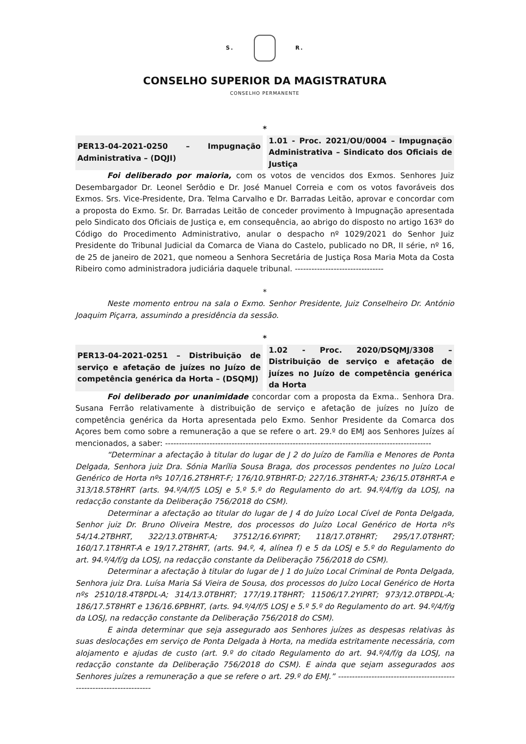S. R.
CONSELHO SUPERIOR DA MAGISTRATURA
CONSELHO PERMANENTE
*
| PER13-04-2021-0250 – Impugnação Administrativa – (DQJI) | 1.01 - Proc. 2021/OU/0004 – Impugnação Administrativa – Sindicato dos Oficiais de Justiça |
Foi deliberado por maioria, com os votos de vencidos dos Exmos. Senhores Juiz Desembargador Dr. Leonel Serôdio e Dr. José Manuel Correia e com os votos favoráveis dos Exmos. Srs. Vice-Presidente, Dra. Telma Carvalho e Dr. Barradas Leitão, aprovar e concordar com a proposta do Exmo. Sr. Dr. Barradas Leitão de conceder provimento à Impugnação apresentada pelo Sindicato dos Oficiais de Justiça e, em consequência, ao abrigo do disposto no artigo 163º do Código do Procedimento Administrativo, anular o despacho nº 1029/2021 do Senhor Juiz Presidente do Tribunal Judicial da Comarca de Viana do Castelo, publicado no DR, II série, nº 16, de 25 de janeiro de 2021, que nomeou a Senhora Secretária de Justiça Rosa Maria Mota da Costa Ribeiro como administradora judiciária daquele tribunal. --------------------------------
*
Neste momento entrou na sala o Exmo. Senhor Presidente, Juiz Conselheiro Dr. António Joaquim Piçarra, assumindo a presidência da sessão.
*
| PER13-04-2021-0251 – Distribuição de serviço e afetação de juízes no Juízo de competência genérica da Horta – (DSQMJ) | 1.02 - Proc. 2020/DSQMJ/3308 – Distribuição de serviço e afetação de juízes no Juízo de competência genérica da Horta |
Foi deliberado por unanimidade concordar com a proposta da Exma.. Senhora Dra. Susana Ferrão relativamente à distribuição de serviço e afetação de juízes no Juízo de competência genérica da Horta apresentada pelo Exmo. Senhor Presidente da Comarca dos Açores bem como sobre a remuneração a que se refere o art. 29.º do EMJ aos Senhores Juízes aí mencionados, a saber: ------------------------------------------------------------------------------------------------
“Determinar a afectação à titular do lugar de J 2 do Juízo de Família e Menores de Ponta Delgada, Senhora juiz Dra. Sónia Marília Sousa Braga, dos processos pendentes no Juízo Local Genérico de Horta nºs 107/16.2T8HRT-F; 176/10.9TBHRT-D; 227/16.3T8HRT-A; 236/15.0T8HRT-A e 313/18.5T8HRT (arts. 94.º/4/f/5 LOSJ e 5.º 5.º do Regulamento do art. 94.º/4/f/g da LOSJ, na redacção constante da Deliberação 756/2018 do CSM).
Determinar a afectação ao titular do lugar de J 4 do Juízo Local Cível de Ponta Delgada, Senhor juiz Dr. Bruno Oliveira Mestre, dos processos do Juízo Local Genérico de Horta nºs 54/14.2TBHRT, 322/13.0TBHRT-A; 37512/16.6YIPRT; 118/17.0T8HRT; 295/17.0T8HRT; 160/17.1T8HRT-A e 19/17.2T8HRT, (arts. 94.º, 4, alínea f) e 5 da LOSJ e 5.º do Regulamento do art. 94.º/4/f/g da LOSJ, na redacção constante da Deliberação 756/2018 do CSM).
Determinar a afectação à titular do lugar de J 1 do Juízo Local Criminal de Ponta Delgada, Senhora juiz Dra. Luísa Maria Sá Vieira de Sousa, dos processos do Juízo Local Genérico de Horta nºs 2510/18.4T8PDL-A; 314/13.0TBHRT; 177/19.1T8HRT; 11506/17.2YIPRT; 973/12.0TBPDL-A; 186/17.5T8HRT e 136/16.6PBHRT, (arts. 94.º/4/f/5 LOSJ e 5.º 5.º do Regulamento do art. 94.º/4/f/g da LOSJ, na redacção constante da Deliberação 756/2018 do CSM).
E ainda determinar que seja assegurado aos Senhores juízes as despesas relativas às suas deslocações em serviço de Ponta Delgada à Horta, na medida estritamente necessária, com alojamento e ajudas de custo (art. 9.º do citado Regulamento do art. 94.º/4/f/g da LOSJ, na redacção constante da Deliberação 756/2018 do CSM). E ainda que sejam assegurados aos Senhores juízes a remuneração a que se refere o art. 29.º do EMJ.” ---------------------------------------------------------------------